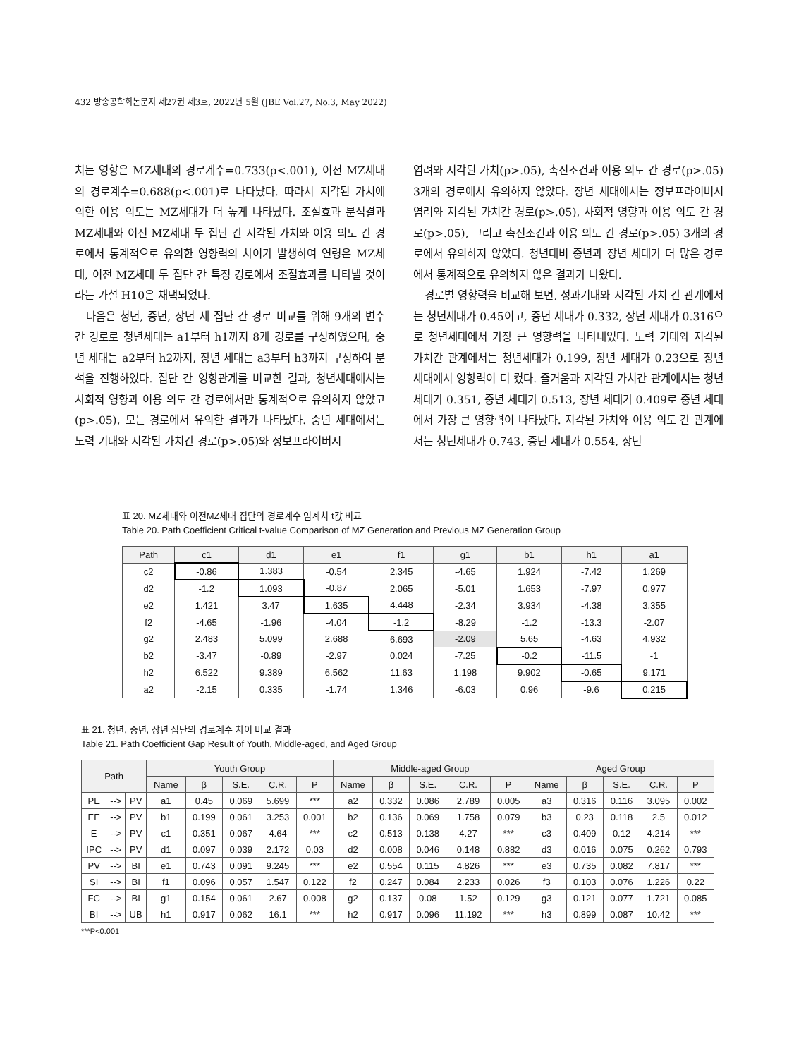432 방송공학회논문지 제27권 제3호, 2022년 5월 (JBE Vol.27, No.3, May 2022)
치는 영향은 MZ세대의 경로계수=0.733(p<.001), 이전 MZ세대의 경로계수=0.688(p<.001)로 나타났다. 따라서 지각된 가치에 의한 이용 의도는 MZ세대가 더 높게 나타났다. 조절효과 분석결과 MZ세대와 이전 MZ세대 두 집단 간 지각된 가치와 이용 의도 간 경로에서 통계적으로 유의한 영향력의 차이가 발생하여 연령은 MZ세대, 이전 MZ세대 두 집단 간 특정 경로에서 조절효과를 나타낼 것이라는 가설 H10은 채택되었다.
다음은 청년, 중년, 장년 세 집단 간 경로 비교를 위해 9개의 변수 간 경로로 청년세대는 a1부터 h1까지 8개 경로를 구성하였으며, 중년 세대는 a2부터 h2까지, 장년 세대는 a3부터 h3까지 구성하여 분석을 진행하였다. 집단 간 영향관계를 비교한 결과, 청년세대에서는 사회적 영향과 이용 의도 간 경로에서만 통계적으로 유의하지 않았고(p>.05), 모든 경로에서 유의한 결과가 나타났다. 중년 세대에서는 노력 기대와 지각된 가치간 경로(p>.05)와 정보프라이버시
염려와 지각된 가치(p>.05), 촉진조건과 이용 의도 간 경로(p>.05) 3개의 경로에서 유의하지 않았다. 장년 세대에서는 정보프라이버시 염려와 지각된 가치간 경로(p>.05), 사회적 영향과 이용 의도 간 경로(p>.05), 그리고 촉진조건과 이용 의도 간 경로(p>.05) 3개의 경로에서 유의하지 않았다. 청년대비 중년과 장년 세대가 더 많은 경로에서 통계적으로 유의하지 않은 결과가 나왔다.
경로별 영향력을 비교해 보면, 성과기대와 지각된 가치 간 관계에서는 청년세대가 0.45이고, 중년 세대가 0.332, 장년 세대가 0.316으로 청년세대에서 가장 큰 영향력을 나타내었다. 노력 기대와 지각된 가치간 관계에서는 청년세대가 0.199, 장년 세대가 0.23으로 장년 세대에서 영향력이 더 컸다. 즐거움과 지각된 가치간 관계에서는 청년세대가 0.351, 중년 세대가 0.513, 장년 세대가 0.409로 중년 세대에서 가장 큰 영향력이 나타났다. 지각된 가치와 이용 의도 간 관계에서는 청년세대가 0.743, 중년 세대가 0.554, 장년
표 20. MZ세대와 이전MZ세대 집단의 경로계수 임계치 t값 비교
Table 20. Path Coefficient Critical t-value Comparison of MZ Generation and Previous MZ Generation Group
| Path | c1 | d1 | e1 | f1 | g1 | b1 | h1 | a1 |
| --- | --- | --- | --- | --- | --- | --- | --- | --- |
| c2 | -0.86 | 1.383 | -0.54 | 2.345 | -4.65 | 1.924 | -7.42 | 1.269 |
| d2 | -1.2 | 1.093 | -0.87 | 2.065 | -5.01 | 1.653 | -7.97 | 0.977 |
| e2 | 1.421 | 3.47 | 1.635 | 4.448 | -2.34 | 3.934 | -4.38 | 3.355 |
| f2 | -4.65 | -1.96 | -4.04 | -1.2 | -8.29 | -1.2 | -13.3 | -2.07 |
| g2 | 2.483 | 5.099 | 2.688 | 6.693 | -2.09 | 5.65 | -4.63 | 4.932 |
| b2 | -3.47 | -0.89 | -2.97 | 0.024 | -7.25 | -0.2 | -11.5 | -1 |
| h2 | 6.522 | 9.389 | 6.562 | 11.63 | 1.198 | 9.902 | -0.65 | 9.171 |
| a2 | -2.15 | 0.335 | -1.74 | 1.346 | -6.03 | 0.96 | -9.6 | 0.215 |
표 21. 청년, 중년, 장년 집단의 경로계수 차이 비교 결과
Table 21. Path Coefficient Gap Result of Youth, Middle-aged, and Aged Group
| Path | | | Youth Group | | | | | Middle-aged Group | | | | | Aged Group | | | | |
| --- | --- | --- | --- | --- | --- | --- | --- | --- | --- | --- | --- | --- | --- | --- | --- | --- | --- |
| | | | Name | β | S.E. | C.R. | P | Name | β | S.E. | C.R. | P | Name | β | S.E. | C.R. | P |
| PE | --> | PV | a1 | 0.45 | 0.069 | 5.699 | *** | a2 | 0.332 | 0.086 | 2.789 | 0.005 | a3 | 0.316 | 0.116 | 3.095 | 0.002 |
| EE | --> | PV | b1 | 0.199 | 0.061 | 3.253 | 0.001 | b2 | 0.136 | 0.069 | 1.758 | 0.079 | b3 | 0.23 | 0.118 | 2.5 | 0.012 |
| E | --> | PV | c1 | 0.351 | 0.067 | 4.64 | *** | c2 | 0.513 | 0.138 | 4.27 | *** | c3 | 0.409 | 0.12 | 4.214 | *** |
| IPC | --> | PV | d1 | 0.097 | 0.039 | 2.172 | 0.03 | d2 | 0.008 | 0.046 | 0.148 | 0.882 | d3 | 0.016 | 0.075 | 0.262 | 0.793 |
| PV | --> | BI | e1 | 0.743 | 0.091 | 9.245 | *** | e2 | 0.554 | 0.115 | 4.826 | *** | e3 | 0.735 | 0.082 | 7.817 | *** |
| SI | --> | BI | f1 | 0.096 | 0.057 | 1.547 | 0.122 | f2 | 0.247 | 0.084 | 2.233 | 0.026 | f3 | 0.103 | 0.076 | 1.226 | 0.22 |
| FC | --> | BI | g1 | 0.154 | 0.061 | 2.67 | 0.008 | g2 | 0.137 | 0.08 | 1.52 | 0.129 | g3 | 0.121 | 0.077 | 1.721 | 0.085 |
| BI | --> | UB | h1 | 0.917 | 0.062 | 16.1 | *** | h2 | 0.917 | 0.096 | 11.192 | *** | h3 | 0.899 | 0.087 | 10.42 | *** |
***P<0.001